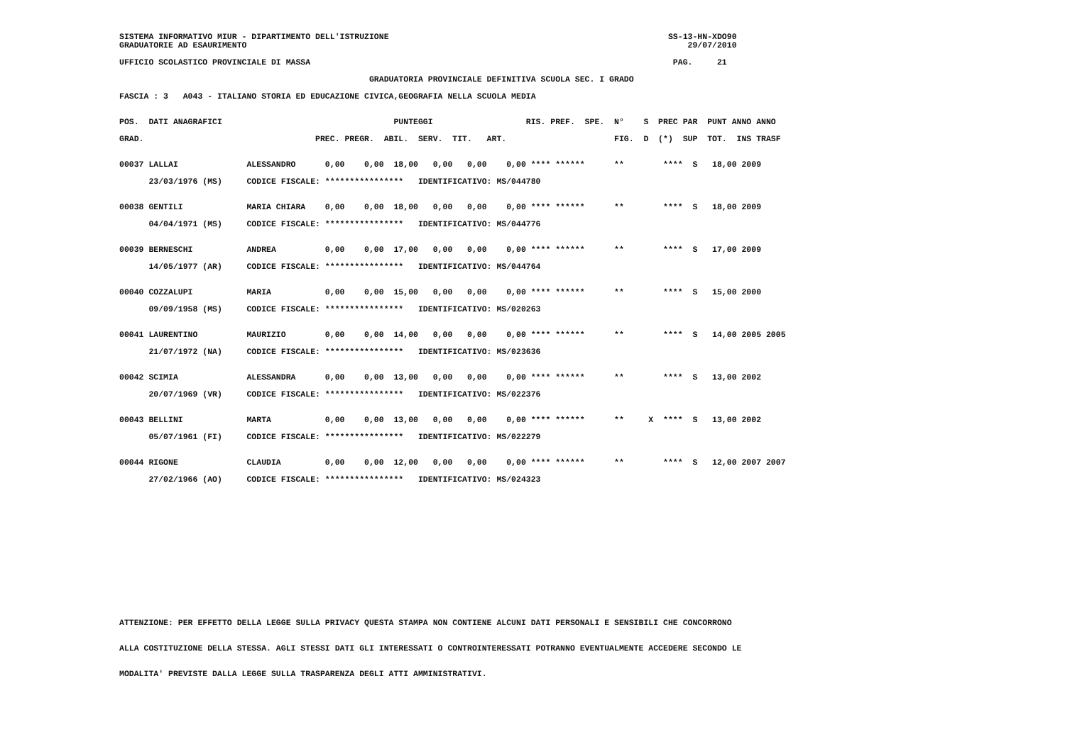SISTEMA INFORMATIVO MIUR - DIPARTIMENTO DELL'ISTRUZIONE                                                         SS-13-HN-XDO90
GRADUATORIE AD ESAURIMENTO                                                                                          29/07/2010
UFFICIO SCOLASTICO PROVINCIALE DI MASSA                                                                          PAG.     21
                                                   GRADUATORIA PROVINCIALE DEFINITIVA SCUOLA SEC. I GRADO
FASCIA : 3   A043 - ITALIANO STORIA ED EDUCAZIONE CIVICA,GEOGRAFIA NELLA SCUOLA MEDIA
POS.  DATI ANAGRAFICI                                   PUNTEGGI                   RIS. PREF.  SPE.  N°    S  PREC PAR  PUNT ANNO ANNO
GRAD.                                   PREC. PREGR.  ABIL.  SERV.  TIT.   ART.                      FIG.  D  (*)  SUP  TOT.  INS TRASF
00037 LALLAI              ALESSANDRO      0,00    0,00  18,00   0,00   0,00    0,00 **** ******      **        ****  S   18,00 2009
      23/03/1976 (MS)     CODICE FISCALE: ****************   IDENTIFICATIVO: MS/044780

00038 GENTILI             MARIA CHIARA    0,00    0,00  18,00   0,00   0,00    0,00 **** ******      **        ****  S   18,00 2009
      04/04/1971 (MS)     CODICE FISCALE: ****************   IDENTIFICATIVO: MS/044776

00039 BERNESCHI           ANDREA          0,00    0,00  17,00   0,00   0,00    0,00 **** ******      **        ****  S   17,00 2009
      14/05/1977 (AR)     CODICE FISCALE: ****************   IDENTIFICATIVO: MS/044764

00040 COZZALUPI           MARIA           0,00    0,00  15,00   0,00   0,00    0,00 **** ******      **        ****  S   15,00 2000
      09/09/1958 (MS)     CODICE FISCALE: ****************   IDENTIFICATIVO: MS/020263

00041 LAURENTINO          MAURIZIO        0,00    0,00  14,00   0,00   0,00    0,00 **** ******      **        ****  S   14,00 2005 2005
      21/07/1972 (NA)     CODICE FISCALE: ****************   IDENTIFICATIVO: MS/023636

00042 SCIMIA              ALESSANDRA      0,00    0,00  13,00   0,00   0,00    0,00 **** ******      **        ****  S   13,00 2002
      20/07/1969 (VR)     CODICE FISCALE: ****************   IDENTIFICATIVO: MS/022376

00043 BELLINI             MARTA           0,00    0,00  13,00   0,00   0,00    0,00 **** ******      **     X  ****  S   13,00 2002
      05/07/1961 (FI)     CODICE FISCALE: ****************   IDENTIFICATIVO: MS/022279

00044 RIGONE              CLAUDIA         0,00    0,00  12,00   0,00   0,00    0,00 **** ******      **        ****  S   12,00 2007 2007
      27/02/1966 (AO)     CODICE FISCALE: ****************   IDENTIFICATIVO: MS/024323
ATTENZIONE: PER EFFETTO DELLA LEGGE SULLA PRIVACY QUESTA STAMPA NON CONTIENE ALCUNI DATI PERSONALI E SENSIBILI CHE CONCORRONO

ALLA COSTITUZIONE DELLA STESSA. AGLI STESSI DATI GLI INTERESSATI O CONTROINTERESSATI POTRANNO EVENTUALMENTE ACCEDERE SECONDO LE

MODALITA' PREVISTE DALLA LEGGE SULLA TRASPARENZA DEGLI ATTI AMMINISTRATIVI.